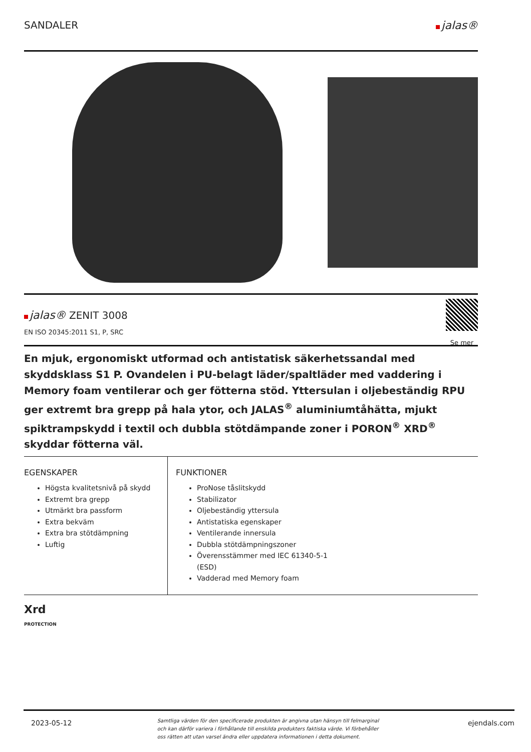SANDALER jalas®
jalas® ZENIT 3008
EN ISO 20345:2011 S1, P, SRC
Se mer
En mjuk, ergonomiskt utformad och antistatisk säkerhetssandal med skyddsklass S1 P. Ovandelen i PU-belagt läder/spaltläder med vaddering i Memory foam ventilerar och ger fötterna stöd. Yttersulan i oljebeständig RPU ger extremt bra grepp på hala ytor, och JALAS<sup>®</sup> aluminiumtåhätta, mjukt spiktrampskydd i textil och dubbla stötdämpande zoner i PORON<sup>®</sup> XRD<sup>®</sup> skyddar fötterna väl.
EGENSKAPER
Högsta kvalitetsnivå på skydd
Extremt bra grepp
Utmärkt bra passform
Extra bekväm
Extra bra stötdämpning
Luftig
FUNKTIONER
ProNose tåslitskydd
Stabilizator
Oljebeständig yttersula
Antistatiska egenskaper
Ventilerande innersula
Dubbla stötdämpningszoner
Överensstämmer med IEC 61340-5-1
(ESD)
Vadderad med Memory foam
Xrd
PROTECTION
2023-05-12 Samtliga värden för den specificerade produkten är angivna utan hänsyn till felmarginal och kan därför variera i förhållande till enskilda produkters faktiska värde. Vi förbehåller oss rätten att utan varsel ändra eller uppdatera informationen i detta dokument. ejendals.com